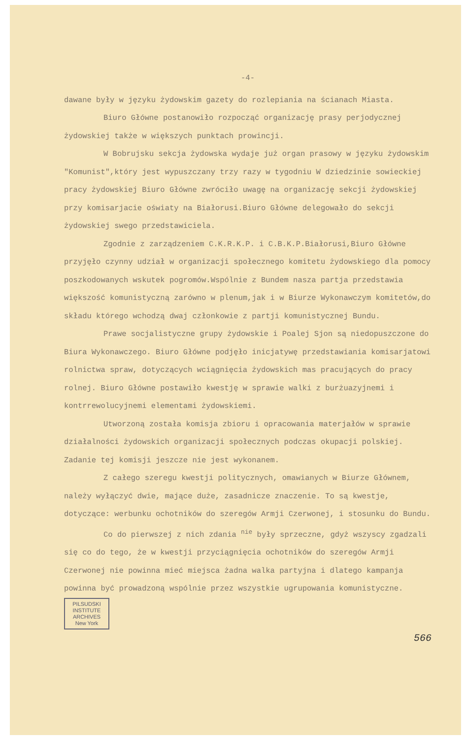-4-
dawane były w języku żydowskim gazety do rozlepiania na ścianach Miasta.
Biuro Główne postanowiło rozpocząć organizację prasy perjodycznej żydowskiej także w większych punktach prowincji.
W Bobrujsku sekcja żydowska wydaje już organ prasowy w języku żydowskim "Komunist",który jest wypuszczany trzy razy w tygodniu W dziedzinie sowieckiej pracy żydowskiej Biuro Główne zwróciło uwagę na organizację sekcji żydowskiej przy komisarjacie oświaty na Białorusi.Biuro Główne delegowało do sekcji żydowskiej swego przedstawiciela.
Zgodnie z zarządzeniem C.K.R.K.P. i C.B.K.P.Białorusi,Biuro Główne przyjęło czynny udział w organizacji społecznego komitetu żydowskiego dla pomocy poszkodowanych wskutek pogromów.Wspólnie z Bundem nasza partja przedstawia większość komunistyczną zarówno w plenum,jak i w Biurze Wykonawczym komitetów,do składu którego wchodzą dwaj członkowie z partji komunistycznej Bundu.
Prawe socjalistyczne grupy żydowskie i Poalej Sjon są niedopuszczone do Biura Wykonawczego. Biuro Główne podjęło inicjatywę przedstawiania komisarjatowi rolnictwa spraw, dotyczących wciągnięcia żydowskich mas pracujących do pracy rolnej. Biuro Główne postawiło kwestję w sprawie walki z burżuazyjnemi i kontrrewolucyjnemi elementami żydowskiemi.
Utworzoną została komisja zbioru i opracowania materjałów w sprawie działalności żydowskich organizacji społecznych podczas okupacji polskiej. Zadanie tej komisji jeszcze nie jest wykonanem.
Z całego szeregu kwestji politycznych, omawianych w Biurze Głównem, należy wyłączyć dwie, mające duże, zasadnicze znaczenie. To są kwestje, dotyczące: werbunku ochotników do szeregów Armji Czerwonej, i stosunku do Bundu.
Co do pierwszej z nich zdania <sup>nie</sup> były sprzeczne, gdyż wszyscy zgadzali się co do tego, że w kwestji przyciągnięcia ochotników do szeregów Armji Czerwonej nie powinna mieć miejsca żadna walka partyjna i dlatego kampanja powinna być prowadzoną wspólnie przez wszystkie ugrupowania komunistyczne.
PILSUDSKI INSTITUTE ARCHIVES New York
566